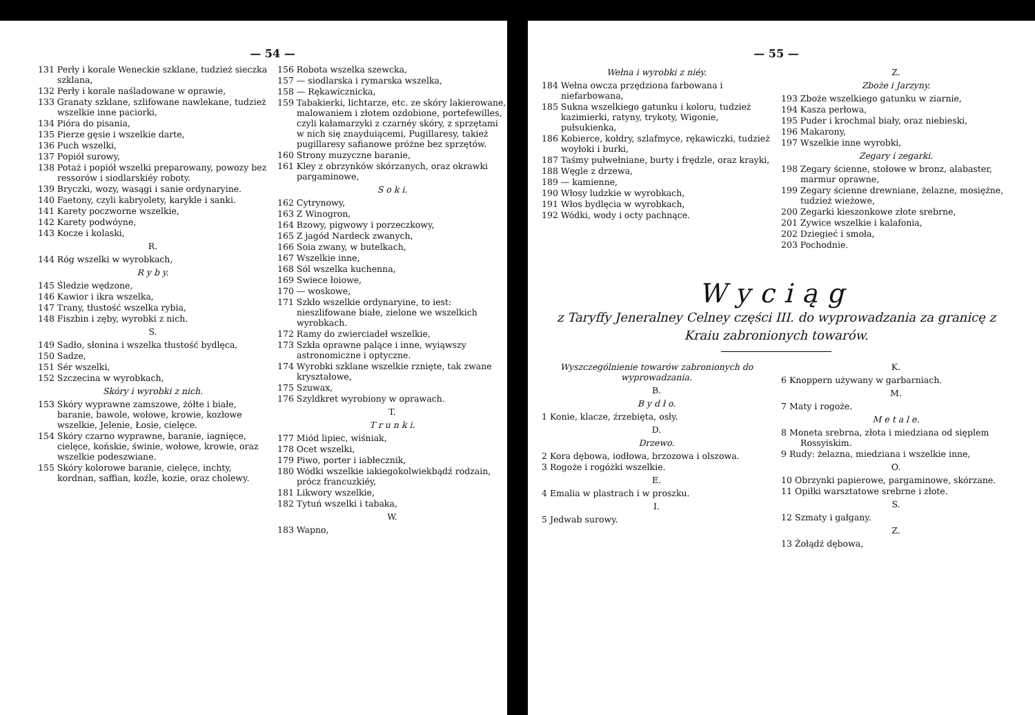— 54 —
131 Perły i korale Weneckie szklane, tudzież sieczka szklana,
132 Perły i korale naśladowane w oprawie,
133 Granaty szklane, szlifowane nawlekane, tudzież wszelkie inne paciorki,
134 Pióra do pisania,
135 Pierze gęsie i wszelkie darte,
136 Puch wszelki,
137 Popiół surowy,
138 Potaż i popiół wszelki preparowany, powozy bez ressorów i siodlarskiéy roboty.
139 Bryczki, wozy, wasągi i sanie ordynaryine.
140 Faetony, czyli kabryolety, karykle i sanki.
141 Karety poczworne wszelkie,
142 Karety podwóyne,
143 Kocze i kolaski,
R.
144 Róg wszelki w wyrobkach,
R y b y.
145 Śledzie wędzone,
146 Kawior i ikra wszelka,
147 Trany, tłustość wszelka rybia,
148 Fiszbin i zęby, wyrobki z nich.
S.
149 Sadło, słonina i wszelka tłustość bydlęca,
150 Sadze,
151 Sér wszelki,
152 Szczecina w wyrobkach,
Skóry i wyrobki z nich.
153 Skóry wyprawne zamszowe, żółte i białe, baranie, bawole, wołowe, krowie, kozłowe wszelkie, Jelenie, Łosie, cielęce.
154 Skóry czarno wyprawne, baranie, iagnięce, cielęce, końskie, świnie, wołowe, krowie, oraz wszelkie podeszwiane.
155 Skóry kolorowe baranie, cielęce, inchty, kordnan, saffian, koźle, kozie, oraz cholewy.
156 Robota wszelka szewcka,
157 — siodlarska i rymarska wszelka,
158 — Rękawicznicka,
159 Tabakierki, lichtarze, etc. ze skóry lakierowane, malowaniem i złotem ozdobione, portefewilles, czyli kałamarzyki z czarnéy skóry, z sprzętami w nich się znayduiącemi, Pugillaresy, takież pugillaresy safianowe próżne bez sprzętów.
160 Strony muzyczne baranie,
161 Kley z obrzynków skórzanych, oraz okrawki pargaminowe,
S o k i.
162 Cytrynowy,
163 Z Winogron,
164 Bzowy, pigwowy i porzeczkowy,
165 Z jagód Nardeck zwanych,
166 Soia zwany, w butelkach,
167 Wszelkie inne,
168 Sól wszelka kuchenna,
169 Swiece łoiowe,
170 — woskowe,
171 Szkło wszelkie ordynaryine, to iest: nieszlifowane białe, zielone we wszelkich wyrobkach.
172 Ramy do zwierciadeł wszelkie,
173 Szkła oprawne palące i inne, wyiąwszy astronomiczne i optyczne.
174 Wyrobki szklane wszelkie rznięte, tak zwane kryształowe,
175 Szuwax,
176 Szyldkret wyrobiony w oprawach.
T.
T r u n k i.
177 Miód lipiec, wiśniak,
178 Ocet wszelki,
179 Piwo, porter i iabłecznik,
180 Wódki wszelkie iakiegokolwiekbądź rodzain, prócz francuzkiéy,
181 Likwory wszelkie,
182 Tytuń wszelki i tabaka,
W.
183 Wapno,
— 55 —
Wełna i wyrobki z niéy.
184 Wełna owcza przędziona farbowana i niefarbowana,
185 Sukna wszelkiego gatunku i koloru, tudzież kazimierki, ratyny, trykoty, Wigonie, pułsukienka,
186 Kobierce, kołdry, szlafmyce, rękawiczki, tudzież woyłoki i burki,
187 Taśmy pułwełniane, burty i frędzle, oraz krayki,
188 Węgle z drzewa,
189 — kamienne,
190 Włosy ludzkie w wyrobkach,
191 Włos bydlęcia w wyrobkach,
192 Wódki, wody i octy pachnące.
Z.
Zboże i Jarzyny.
193 Zboże wszelkiego gatunku w ziarnie,
194 Kasza perłowa,
195 Puder i krochmal biały, oraz niebieski,
196 Makarony,
197 Wszelkie inne wyrobki,
Zegary i zegarki.
198 Zegary ścienne, stołowe w bronz, alabaster, marmur oprawne,
199 Zegary ścienne drewniane, żelazne, mosiężne, tudzież wieżowe,
200 Zegarki kieszonkowe złote srebrne,
201 Zywice wszelkie i kalafonia,
202 Dziegieć i smoła,
203 Pochodnie.
Wyciąg
z Taryffy Jeneralney Celney części III. do wyprowadzania za granicę z Kraiu zabronionych towarów.
Wyszczególnienie towarów zabronionych do wyprowadzania.
B.
B y d ł o.
1 Konie, klacze, źrzebięta, osły.
D.
Drzewo.
2 Kora dębowa, iodłowa, brzozowa i olszowa.
3 Rogoże i rogóżki wszelkie.
E.
4 Emalia w plastrach i w proszku.
I.
5 Jedwab surowy.
K.
6 Knoppern używany w garbarniach.
M.
7 Maty i rogoże.
M e t a l e.
8 Moneta srebrna, złota i miedziana od sięplem Rossyiskim.
9 Rudy: żelazna, miedziana i wszelkie inne,
O.
10 Obrzynki papierowe, pargaminowe, skórzane.
11 Opiłki warsztatowe srebrne i złote.
S.
12 Szmaty i gałgany.
Z.
13 Żołądź dębowa,